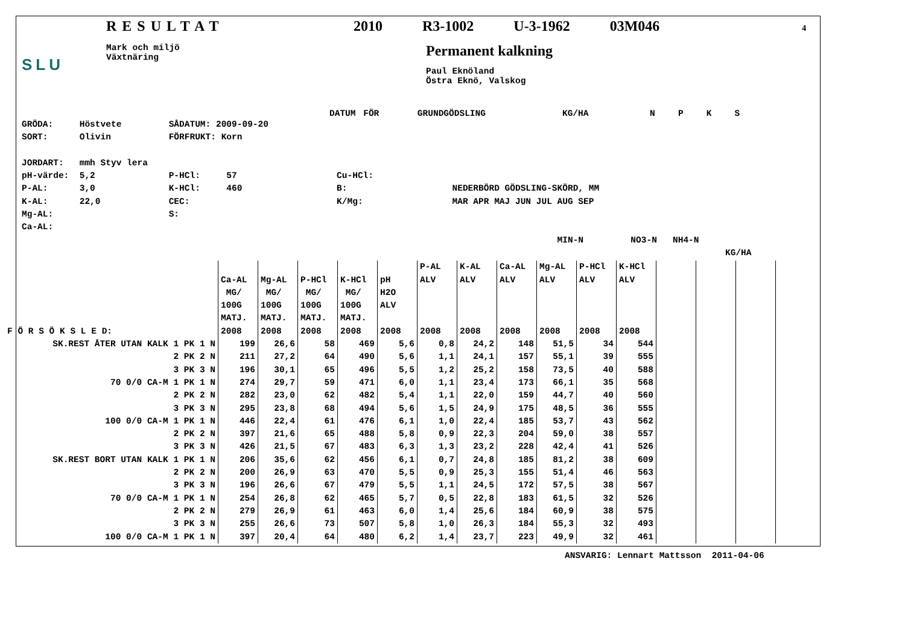SLU
RESULTAT
Mark och miljö
Växtnäring
2010 R3-1002 U-3-1962 03M046 4
Permanent kalkning
Paul Eknöland
Östra Eknö, Valskog
DATUM FÖR GRUNDGÖDSLING KG/HA N P K S
GRÖDA: Höstvete SÅDATUM: 2009-09-20 SORT: Olivin FÖRFRUKT: Korn JORDART: mmh Styv lera pH-värde: 5,2 P-HCl: 57 Cu-HCl: P-AL: 3,0 K-HCl: 460 B: NEDERBÖRD GÖDSLING-SKÖRD, MM K-AL: 22,0 CEC: K/Mg: MAR APR MAJ JUN JUL AUG SEP Mg-AL: S: Ca-AL: MIN-N NO3-N NH4-N KG/HA
| F Ö R S Ö K S L E D: | Ca-AL MG/ 100G MATJ. 2008 | Mg-AL MG/ 100G MATJ. 2008 | P-HCl MG/ 100G MATJ. 2008 | K-HCl MG/ 100G MATJ. 2008 | pH H2O ALV 2008 | P-AL ALV 2008 | K-AL ALV 2008 | Ca-AL ALV 2008 | Mg-AL ALV 2008 | P-HCl ALV 2008 | K-HCl ALV 2008 | | | | |
| --- | --- | --- | --- | --- | --- | --- | --- | --- | --- | --- | --- | --- | --- | --- | --- |
| SK.REST ÅTER UTAN KALK 1 PK 1 N | 199 | 26,6 | 58 | 469 | 5,6 | 0,8 | 24,2 | 148 | 51,5 | 34 | 544 | | | | |
| 2 PK 2 N | 211 | 27,2 | 64 | 490 | 5,6 | 1,1 | 24,1 | 157 | 55,1 | 39 | 555 | | | | |
| 3 PK 3 N | 196 | 30,1 | 65 | 496 | 5,5 | 1,2 | 25,2 | 158 | 73,5 | 40 | 588 | | | | |
| 70 0/0 CA-M 1 PK 1 N | 274 | 29,7 | 59 | 471 | 6,0 | 1,1 | 23,4 | 173 | 66,1 | 35 | 568 | | | | |
| 2 PK 2 N | 282 | 23,0 | 62 | 482 | 5,4 | 1,1 | 22,0 | 159 | 44,7 | 40 | 560 | | | | |
| 3 PK 3 N | 295 | 23,8 | 68 | 494 | 5,6 | 1,5 | 24,9 | 175 | 48,5 | 36 | 555 | | | | |
| 100 0/0 CA-M 1 PK 1 N | 446 | 22,4 | 61 | 476 | 6,1 | 1,0 | 22,4 | 185 | 53,7 | 43 | 562 | | | | |
| 2 PK 2 N | 397 | 21,6 | 65 | 488 | 5,8 | 0,9 | 22,3 | 204 | 59,0 | 38 | 557 | | | | |
| 3 PK 3 N | 426 | 21,5 | 67 | 483 | 6,3 | 1,3 | 23,2 | 228 | 42,4 | 41 | 526 | | | | |
| SK.REST BORT UTAN KALK 1 PK 1 N | 206 | 35,6 | 62 | 456 | 6,1 | 0,7 | 24,8 | 185 | 81,2 | 38 | 609 | | | | |
| 2 PK 2 N | 200 | 26,9 | 63 | 470 | 5,5 | 0,9 | 25,3 | 155 | 51,4 | 46 | 563 | | | | |
| 3 PK 3 N | 196 | 26,6 | 67 | 479 | 5,5 | 1,1 | 24,5 | 172 | 57,5 | 38 | 567 | | | | |
| 70 0/0 CA-M 1 PK 1 N | 254 | 26,8 | 62 | 465 | 5,7 | 0,5 | 22,8 | 183 | 61,5 | 32 | 526 | | | | |
| 2 PK 2 N | 279 | 26,9 | 61 | 463 | 6,0 | 1,4 | 25,6 | 184 | 60,9 | 38 | 575 | | | | |
| 3 PK 3 N | 255 | 26,6 | 73 | 507 | 5,8 | 1,0 | 26,3 | 184 | 55,3 | 32 | 493 | | | | |
| 100 0/0 CA-M 1 PK 1 N | 397 | 20,4 | 64 | 480 | 6,2 | 1,4 | 23,7 | 223 | 49,9 | 32 | 461 | | | | |
ANSVARIG: Lennart Mattsson 2011-04-06